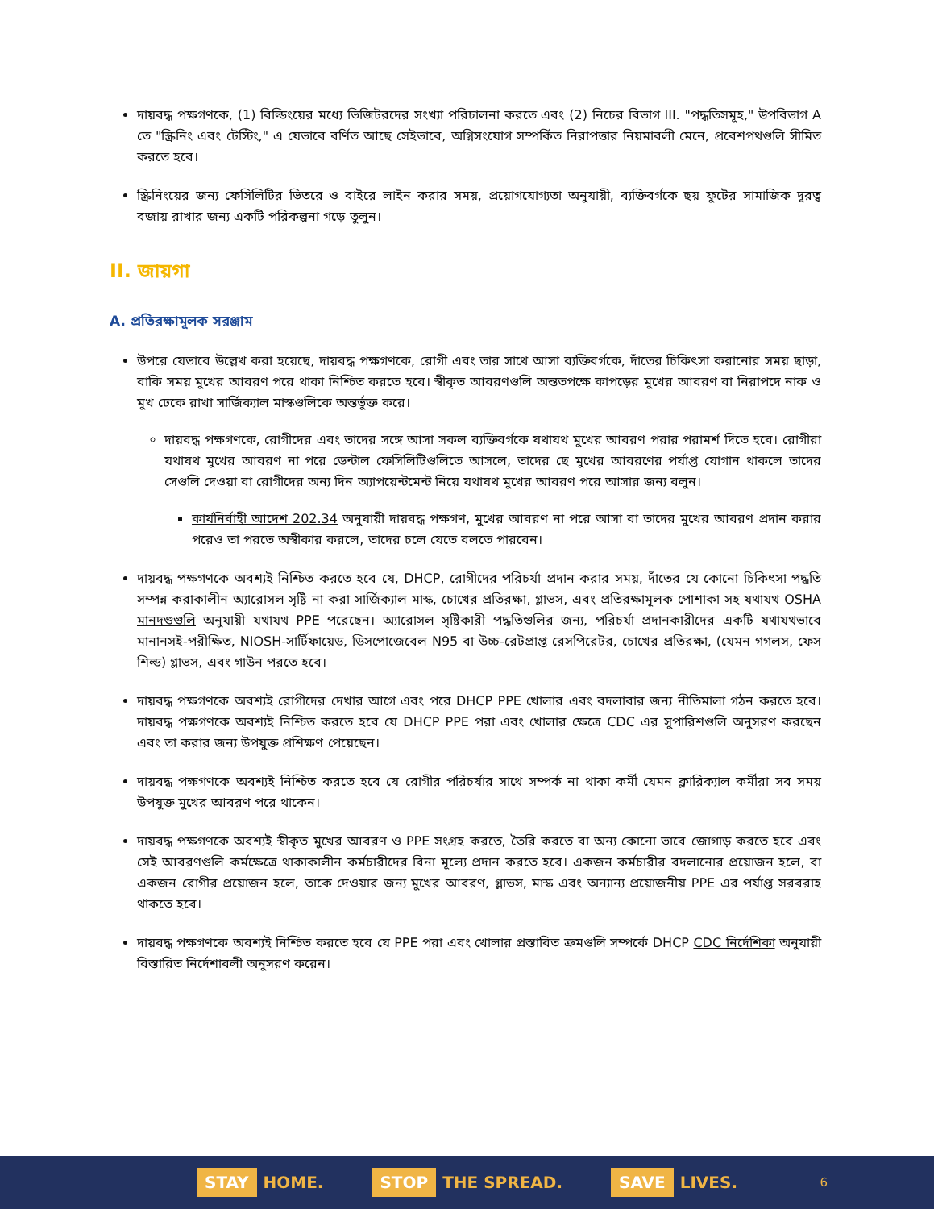দায়বদ্ধ পক্ষগণকে, (1) বিল্ডিংয়ের মধ্যে ভিজিটরদের সংখ্যা পরিচালনা করতে এবং (2) নিচের বিভাগ III. "পদ্ধতিসমূহ," উপবিভাগ A তে "স্ক্রিনিং এবং টেস্টিং," এ যেভাবে বর্ণিত আছে সেইভাবে, অগ্নিসংযোগ সম্পর্কিত নিরাপত্তার নিয়মাবলী মেনে, প্রবেশপথগুলি সীমিত করতে হবে।
স্ক্রিনিংয়ের জন্য ফেসিলিটির ভিতরে ও বাইরে লাইন করার সময়, প্রয়োগযোগ্যতা অনুযায়ী, ব্যক্তিবর্গকে ছয় ফুটের সামাজিক দূরত্ব বজায় রাখার জন্য একটি পরিকল্পনা গড়ে তুলুন।
II. জায়গা
A. প্রতিরক্ষামূলক সরঞ্জাম
উপরে যেভাবে উল্লেখ করা হয়েছে, দায়বদ্ধ পক্ষগণকে, রোগী এবং তার সাথে আসা ব্যক্তিবর্গকে, দাঁতের চিকিৎসা করানোর সময় ছাড়া, বাকি সময় মুখের আবরণ পরে থাকা নিশ্চিত করতে হবে। স্বীকৃত আবরণগুলি অন্ততপক্ষে কাপড়ের মুখের আবরণ বা নিরাপদে নাক ও মুখ ঢেকে রাখা সার্জিক্যাল মাস্কগুলিকে অন্তর্ভুক্ত করে।
দায়বদ্ধ পক্ষগণকে, রোগীদের এবং তাদের সঙ্গে আসা সকল ব্যক্তিবর্গকে যথাযথ মুখের আবরণ পরার পরামর্শ দিতে হবে। রোগীরা যথাযথ মুখের আবরণ না পরে ডেন্টাল ফেসিলিটিগুলিতে আসলে, তাদের ছে মুখের আবরণের পর্যাপ্ত যোগান থাকলে তাদের সেগুলি দেওয়া বা রোগীদের অন্য দিন অ্যাপয়েন্টমেন্ট নিয়ে যথাযথ মুখের আবরণ পরে আসার জন্য বলুন।
কার্যনির্বাহী আদেশ 202.34 অনুযায়ী দায়বদ্ধ পক্ষগণ, মুখের আবরণ না পরে আসা বা তাদের মুখের আবরণ প্রদান করার পরেও তা পরতে অস্বীকার করলে, তাদের চলে যেতে বলতে পারবেন।
দায়বদ্ধ পক্ষগণকে অবশ্যই নিশ্চিত করতে হবে যে, DHCP, রোগীদের পরিচর্যা প্রদান করার সময়, দাঁতের যে কোনো চিকিৎসা পদ্ধতি সম্পন্ন করাকালীন অ্যারোসল সৃষ্টি না করা সার্জিক্যাল মাস্ক, চোখের প্রতিরক্ষা, গ্লাভস, এবং প্রতিরক্ষামূলক পোশাকা সহ যথাযথ OSHA মানদণ্ডগুলি অনুযায়ী যথাযথ PPE পরেছেন। অ্যারোসল সৃষ্টিকারী পদ্ধতিগুলির জন্য, পরিচর্যা প্রদানকারীদের একটি যথাযথভাবে মানানসই-পরীক্ষিত, NIOSH-সার্টিফায়েড, ডিসপোজেবেল N95 বা উচ্চ-রেটপ্রাপ্ত রেসপিরেটর, চোখের প্রতিরক্ষা, (যেমন গগলস, ফেস শিল্ড) গ্লাভস, এবং গাউন পরতে হবে।
দায়বদ্ধ পক্ষগণকে অবশ্যই রোগীদের দেখার আগে এবং পরে DHCP PPE খোলার এবং বদলাবার জন্য নীতিমালা গঠন করতে হবে। দায়বদ্ধ পক্ষগণকে অবশ্যই নিশ্চিত করতে হবে যে DHCP PPE পরা এবং খোলার ক্ষেত্রে CDC এর সুপারিশগুলি অনুসরণ করছেন এবং তা করার জন্য উপযুক্ত প্রশিক্ষণ পেয়েছেন।
দায়বদ্ধ পক্ষগণকে অবশ্যই নিশ্চিত করতে হবে যে রোগীর পরিচর্যার সাথে সম্পর্ক না থাকা কর্মী যেমন ক্লারিক্যাল কর্মীরা সব সময় উপযুক্ত মুখের আবরণ পরে থাকেন।
দায়বদ্ধ পক্ষগণকে অবশ্যই স্বীকৃত মুখের আবরণ ও PPE সংগ্রহ করতে, তৈরি করতে বা অন্য কোনো ভাবে জোগাড় করতে হবে এবং সেই আবরণগুলি কর্মক্ষেত্রে থাকাকালীন কর্মচারীদের বিনা মূল্যে প্রদান করতে হবে। একজন কর্মচারীর বদলানোর প্রয়োজন হলে, বা একজন রোগীর প্রয়োজন হলে, তাকে দেওয়ার জন্য মুখের আবরণ, গ্লাভস, মাস্ক এবং অন্যান্য প্রয়োজনীয় PPE এর পর্যাপ্ত সরবরাহ থাকতে হবে।
দায়বদ্ধ পক্ষগণকে অবশ্যই নিশ্চিত করতে হবে যে PPE পরা এবং খোলার প্রস্তাবিত ক্রমগুলি সম্পর্কে DHCP CDC নির্দেশিকা অনুযায়ী বিস্তারিত নির্দেশাবলী অনুসরণ করেন।
STAY HOME. STOP THE SPREAD. SAVE LIVES. 6